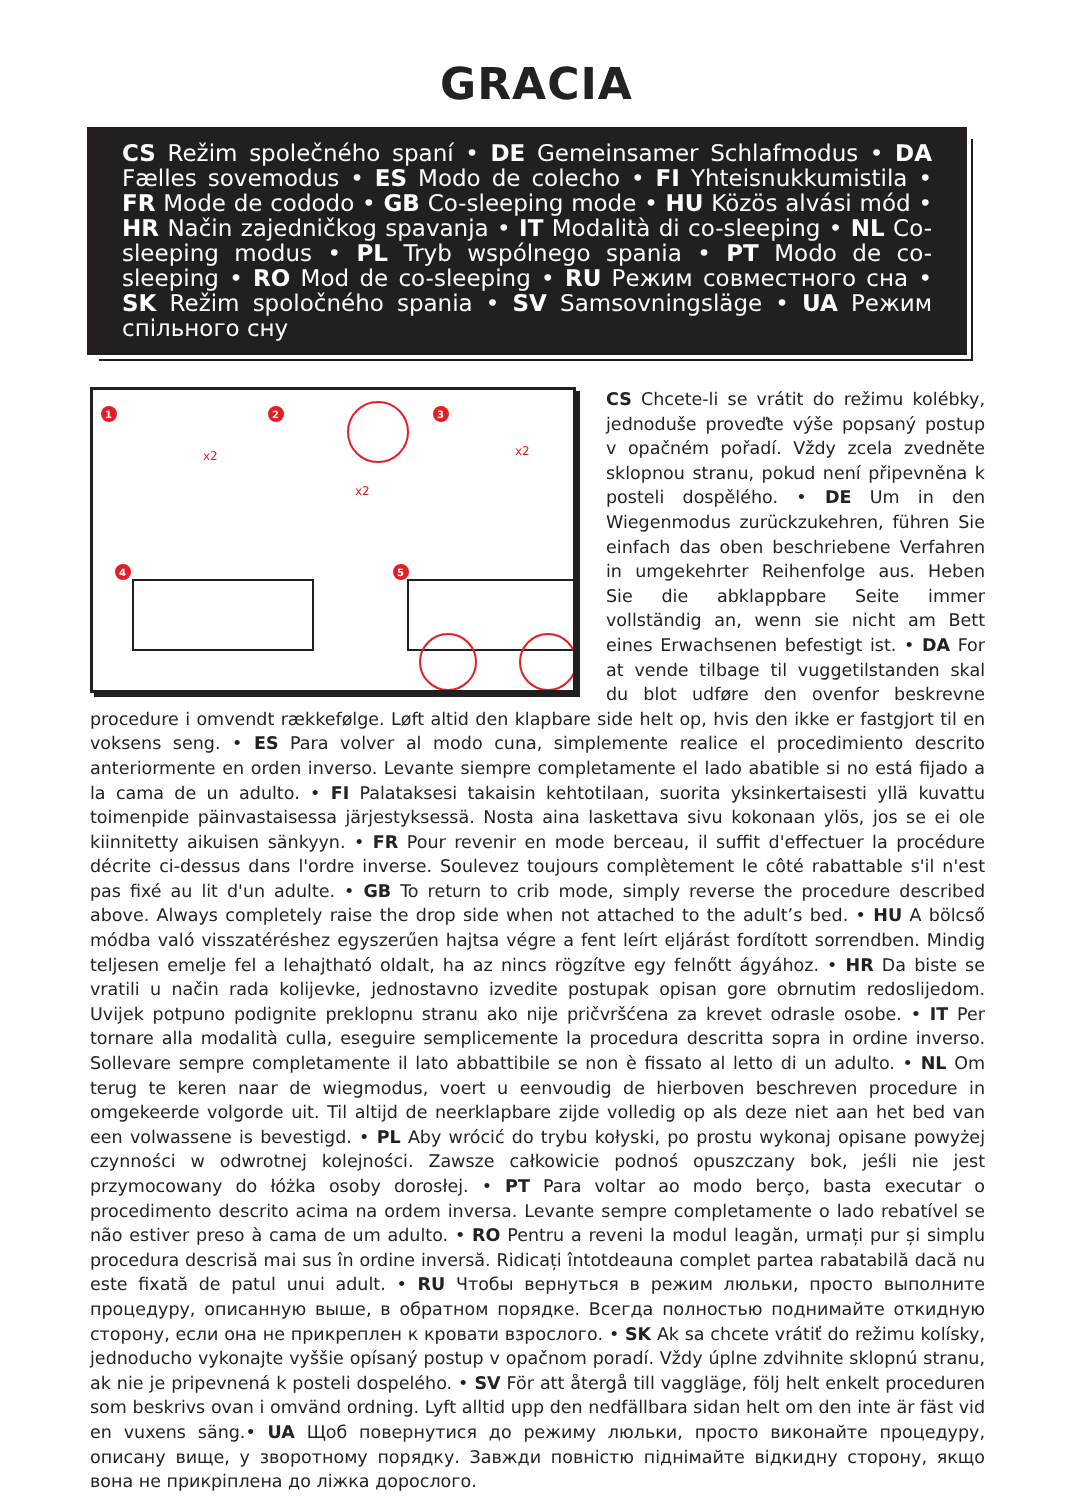GRACIA
CS Režim společného spaní • DE Gemeinsamer Schlafmodus • DA Fælles sovemodus • ES Modo de colecho • FI Yhteisnukkumistila • FR Mode de cododo • GB Co-sleeping mode • HU Közös alvási mód • HR Način zajed­ničkog spavanja • IT Modalità di co-sleeping • NL Co-sleeping modus • PL Tryb wspólnego spania • PT Modo de co-sleeping • RO Mod de co-sleeping • RU Режим совместного сна • SK Režim spoločného spania • SV Samsovn­ingsläge • UA Режим спільного сну
x2
x2
x2
1
2
3
4
5
CS Chcete-li se vrátit do režimu kolébky, jednoduše proveďte výše popsaný postup v opačném pořadí. Vždy zcela zvedněte sklopnou stranu, pokud není připevněna k posteli dospělého. • DE Um in den Wiegen­modus zurückzukehren, führen Sie einfach das oben beschriebene Verfahren in umge­kehrter Reihenfolge aus. Heben Sie die abklappbare Seite immer vollständig an, wenn sie nicht am Bett eines Erwachsenen befestigt ist. • DA For at vende tilbage til vuggetilstanden skal du blot udføre den ovenfor beskrevne procedure i omvendt rækkefølge. Løft altid den klapbare side helt op, hvis den ikke er fastgjort til en voksens seng. • ES Para volver al modo cuna, simplemente realice el procedimiento descrito anteriormente en orden inverso. Levante siempre completamente el lado abatible si no está fijado a la cama de un adulto. • FI Palataksesi takaisin kehtotilaan, suorita yksinkertaisesti yllä kuvattu toimenpide päinvastaisessa järjestyksessä. Nosta aina laskettava sivu kokonaan ylös, jos se ei ole kiinnitetty aikuisen sänkyyn. • FR Pour revenir en mode berceau, il suffit d'effectuer la procédure décrite ci-dessus dans l'ordre inverse. Soulevez toujours complètement le côté rabattable s'il n'est pas fixé au lit d'un adulte. • GB To return to crib mode, simply reverse the procedure described above. Always completely raise the drop side when not attached to the adult’s bed. • HU A bölcső módba való visszatéréshez egyszerűen hajtsa végre a fent leírt eljárást fordított sorrendben. Mindig teljesen emelje fel a lehajtható oldalt, ha az nincs rögzítve egy felnőtt ágyához. • HR Da biste se vratili u način rada kolijevke, jednostavno izvedite postupak opisan gore obrnutim redoslijedom. Uvijek potpuno podignite preklopnu stranu ako nije pričvršćena za krevet odrasle osobe. • IT Per tornare alla modalità culla, eseguire semplicemente la procedura descritta sopra in ordine inverso. Sollevare sempre completamente il lato abbattibile se non è fissato al letto di un adulto. • NL Om terug te keren naar de wiegmodus, voert u eenvoudig de hierboven beschreven proce­dure in omgekeerde volgorde uit. Til altijd de neerklapbare zijde volledig op als deze niet aan het bed van een volwassene is bevestigd. • PL Aby wrócić do trybu kołyski, po prostu wykonaj opisane powyżej czynności w odwrotnej kolejności. Zawsze całkowicie podnoś opuszczany bok, jeśli nie jest przymocowa­ny do łóżka osoby dorosłej. • PT Para voltar ao modo berço, basta executar o procedimento descrito acima na ordem inversa. Levante sempre completamente o lado rebatível se não estiver preso à cama de um adulto. • RO Pentru a reveni la modul leagăn, urmați pur și simplu procedura descrisă mai sus în ordine inversă. Ridicați întotdeauna complet partea rabatabilă dacă nu este fixată de patul unui adult. • RU Чтобы вернуться в режим люльки, просто выполните процедуру, описанную выше, в обратном порядке. Всегда полностью поднимайте откидную сторону, если она не прикреплен к кровати взрослого. • SK Ak sa chcete vrátiť do režimu kolísky, jednoducho vykonajte vyššie opísaný postup v opačnom poradí. Vždy úplne zdvihnite sklopnú stranu, ak nie je pripevnená k posteli dospelého. • SV För att återgå till vaggläge, följ helt enkelt proceduren som beskrivs ovan i omvänd ordning. Lyft alltid upp den nedfällbara sidan helt om den inte är fäst vid en vuxens säng.• UA Щоб повернутися до режиму люльки, просто виконайте процедуру, описану вище, у зворотному порядку. Завжди повністю піднімайте відкидну сторону, якщо вона не прикріплена до ліжка дорослого.